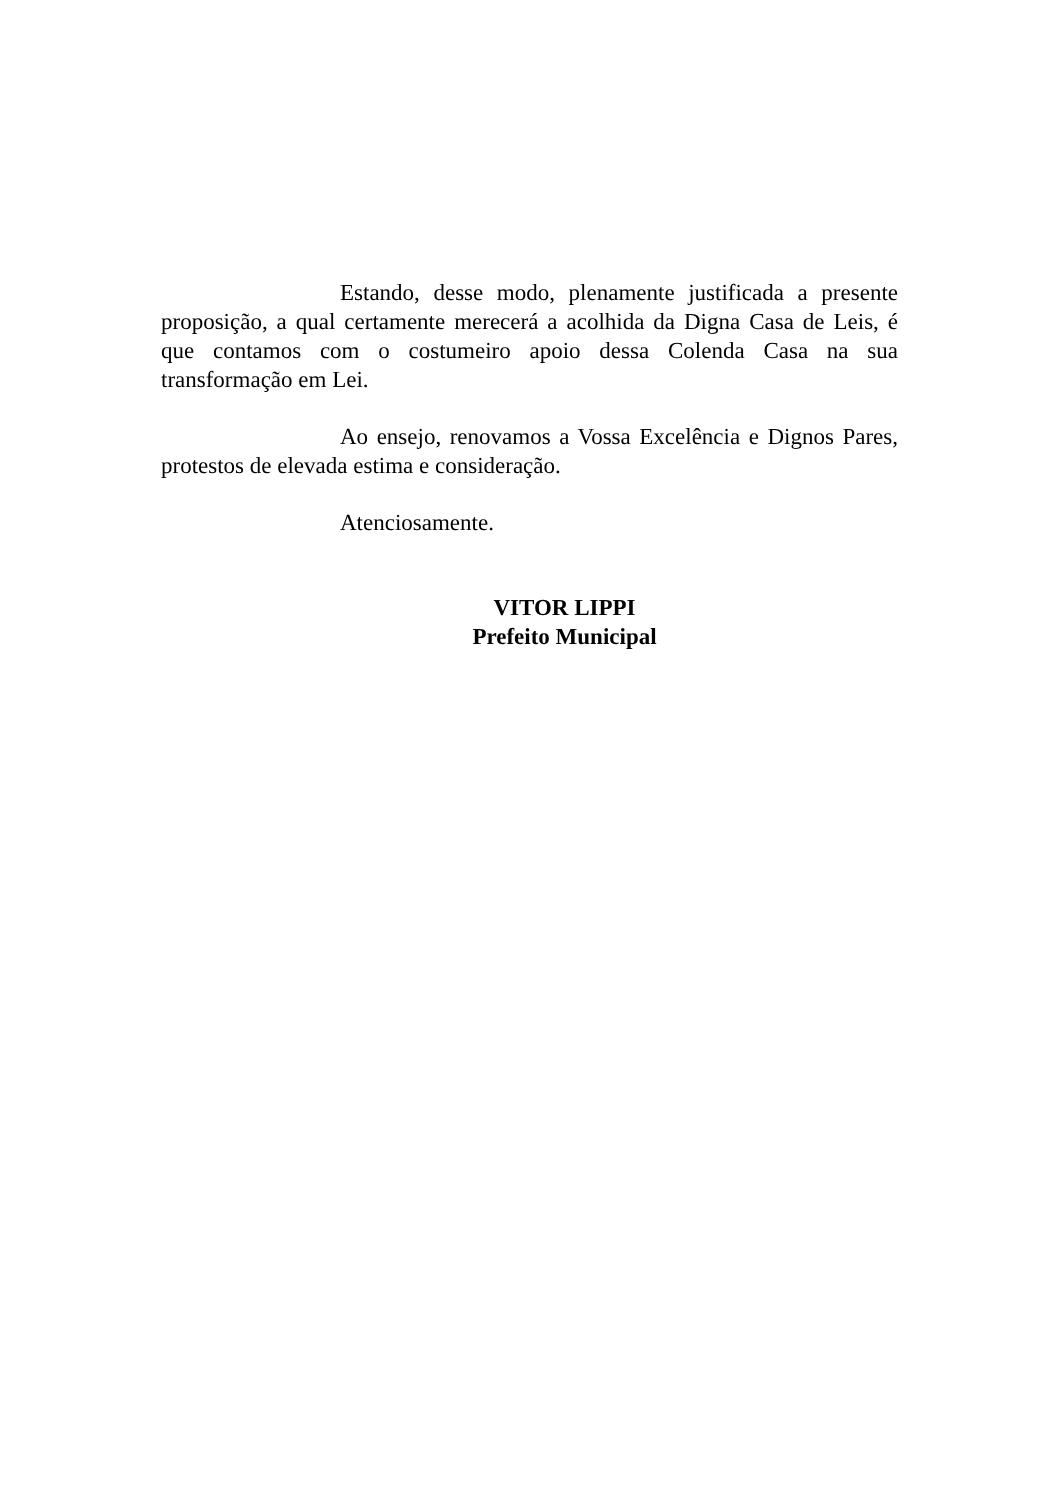Estando, desse modo, plenamente justificada a presente proposição, a qual certamente merecerá a acolhida da Digna Casa de Leis, é que contamos com o costumeiro apoio dessa Colenda Casa na sua transformação em Lei.
Ao ensejo, renovamos a Vossa Excelência e Dignos Pares, protestos de elevada estima e consideração.
Atenciosamente.
VITOR LIPPI
Prefeito Municipal